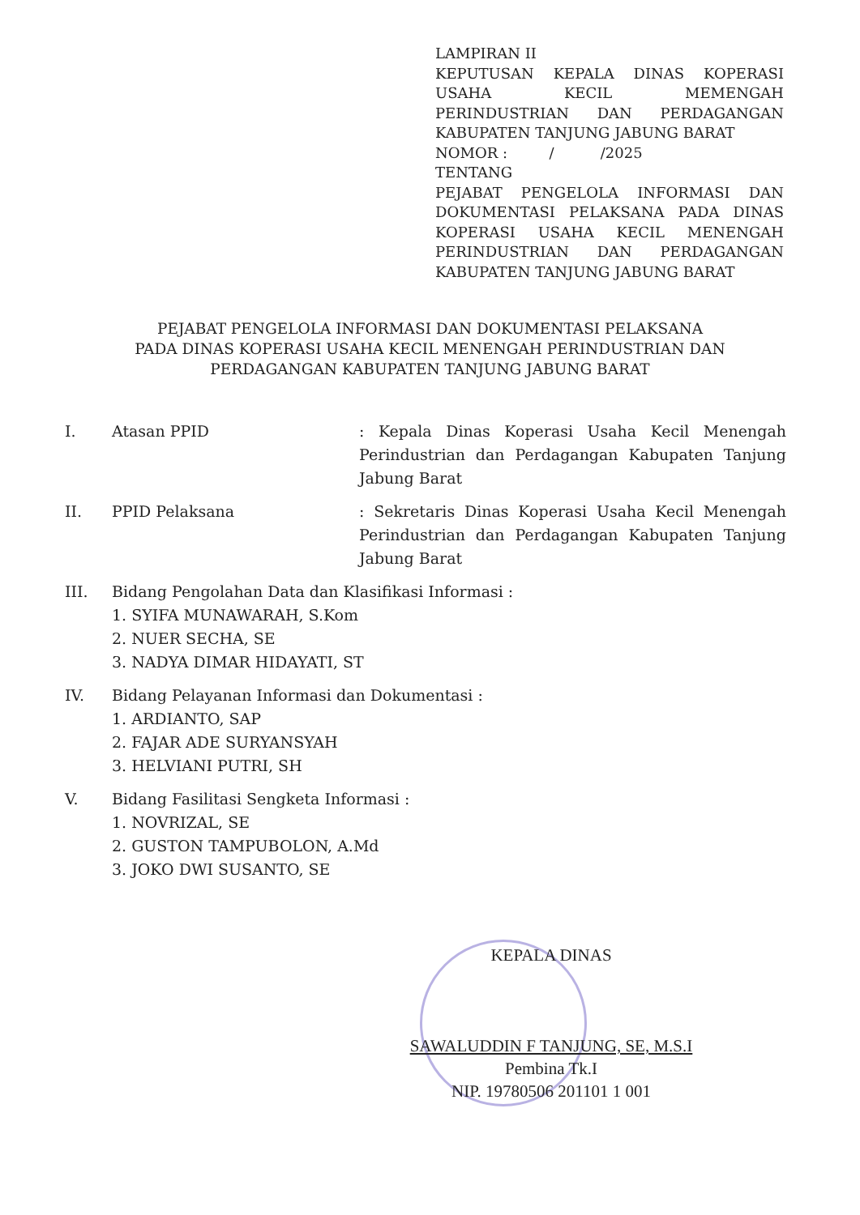LAMPIRAN II
KEPUTUSAN KEPALA DINAS KOPERASI USAHA KECIL MEMENGAH PERINDUSTRIAN DAN PERDAGANGAN KABUPATEN TANJUNG JABUNG BARAT
NOMOR : / /2025
TENTANG
PEJABAT PENGELOLA INFORMASI DAN DOKUMENTASI PELAKSANA PADA DINAS KOPERASI USAHA KECIL MENENGAH PERINDUSTRIAN DAN PERDAGANGAN KABUPATEN TANJUNG JABUNG BARAT
PEJABAT PENGELOLA INFORMASI DAN DOKUMENTASI PELAKSANA
PADA DINAS KOPERASI USAHA KECIL MENENGAH PERINDUSTRIAN DAN
PERDAGANGAN KABUPATEN TANJUNG JABUNG BARAT
I. Atasan PPID : Kepala Dinas Koperasi Usaha Kecil Menengah Perindustrian dan Perdagangan Kabupaten Tanjung Jabung Barat
II. PPID Pelaksana : Sekretaris Dinas Koperasi Usaha Kecil Menengah Perindustrian dan Perdagangan Kabupaten Tanjung Jabung Barat
III. Bidang Pengolahan Data dan Klasifikasi Informasi :
1. SYIFA MUNAWARAH, S.Kom
2. NUER SECHA, SE
3. NADYA DIMAR HIDAYATI, ST
IV. Bidang Pelayanan Informasi dan Dokumentasi :
1. ARDIANTO, SAP
2. FAJAR ADE SURYANSYAH
3. HELVIANI PUTRI, SH
V. Bidang Fasilitasi Sengketa Informasi :
1. NOVRIZAL, SE
2. GUSTON TAMPUBOLON, A.Md
3. JOKO DWI SUSANTO, SE
KEPALA DINAS
SAWALUDDIN F TANJUNG, SE, M.S.I
Pembina Tk.I
NIP. 19780506 201101 1 001